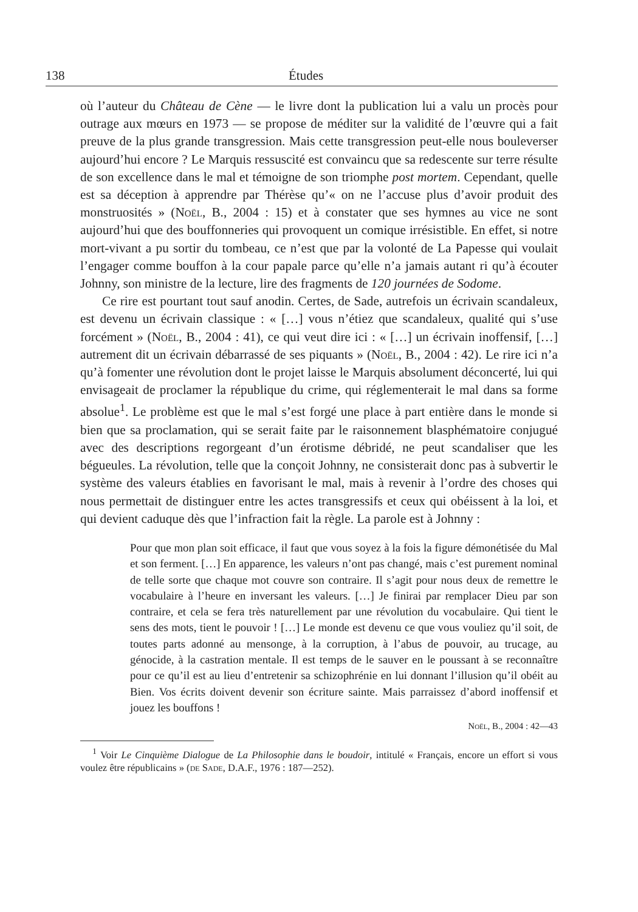138 Études
où l’auteur du Château de Cène — le livre dont la publication lui a valu un procès pour outrage aux mœurs en 1973 — se propose de méditer sur la validité de l’œuvre qui a fait preuve de la plus grande transgression. Mais cette transgression peut-elle nous bouleverser aujourd’hui encore ? Le Marquis ressuscité est convaincu que sa redescente sur terre résulte de son excellence dans le mal et témoigne de son triomphe post mortem. Cependant, quelle est sa déception à apprendre par Thérèse qu’« on ne l’accuse plus d’avoir produit des monstruosités » (Noël, B., 2004 : 15) et à constater que ses hymnes au vice ne sont aujourd’hui que des bouffonneries qui provoquent un comique irrésistible. En effet, si notre mort-vivant a pu sortir du tombeau, ce n’est que par la volonté de La Papesse qui voulait l’engager comme bouffon à la cour papale parce qu’elle n’a jamais autant ri qu’à écouter Johnny, son ministre de la lecture, lire des fragments de 120 journées de Sodome.
Ce rire est pourtant tout sauf anodin. Certes, de Sade, autrefois un écrivain scandaleux, est devenu un écrivain classique : « […] vous n’étiez que scandaleux, qualité qui s’use forcément » (Noël, B., 2004 : 41), ce qui veut dire ici : « […] un écrivain inoffensif, […] autrement dit un écrivain débarrassé de ses piquants » (Noël, B., 2004 : 42). Le rire ici n’a qu’à fomenter une révolution dont le projet laisse le Marquis absolument déconcerté, lui qui envisageait de proclamer la république du crime, qui réglementerait le mal dans sa forme absolue<sup>1</sup>. Le problème est que le mal s’est forgé une place à part entière dans le monde si bien que sa proclamation, qui se serait faite par le raisonnement blasphématoire conjugué avec des descriptions regorgeant d’un érotisme débridé, ne peut scandaliser que les bégueules. La révolution, telle que la conçoit Johnny, ne consisterait donc pas à subvertir le système des valeurs établies en favorisant le mal, mais à revenir à l’ordre des choses qui nous permettait de distinguer entre les actes transgressifs et ceux qui obéissent à la loi, et qui devient caduque dès que l’infraction fait la règle. La parole est à Johnny :
Pour que mon plan soit efficace, il faut que vous soyez à la fois la figure démonétisée du Mal et son ferment. […] En apparence, les valeurs n’ont pas changé, mais c’est purement nominal de telle sorte que chaque mot couvre son contraire. Il s’agit pour nous deux de remettre le vocabulaire à l’heure en inversant les valeurs. […] Je finirai par remplacer Dieu par son contraire, et cela se fera très naturellement par une révolution du vocabulaire. Qui tient le sens des mots, tient le pouvoir ! […] Le monde est devenu ce que vous vouliez qu’il soit, de toutes parts adonné au mensonge, à la corruption, à l’abus de pouvoir, au trucage, au génocide, à la castration mentale. Il est temps de le sauver en le poussant à se reconnaître pour ce qu’il est au lieu d’entretenir sa schizophrénie en lui donnant l’illusion qu’il obéit au Bien. Vos écrits doivent devenir son écriture sainte. Mais parraissez d’abord inoffensif et jouez les bouffons !
Noël, B., 2004 : 42—43
<sup>1</sup> Voir Le Cinquième Dialogue de La Philosophie dans le boudoir, intitulé « Français, encore un effort si vous voulez être républicains » (de Sade, D.A.F., 1976 : 187—252).